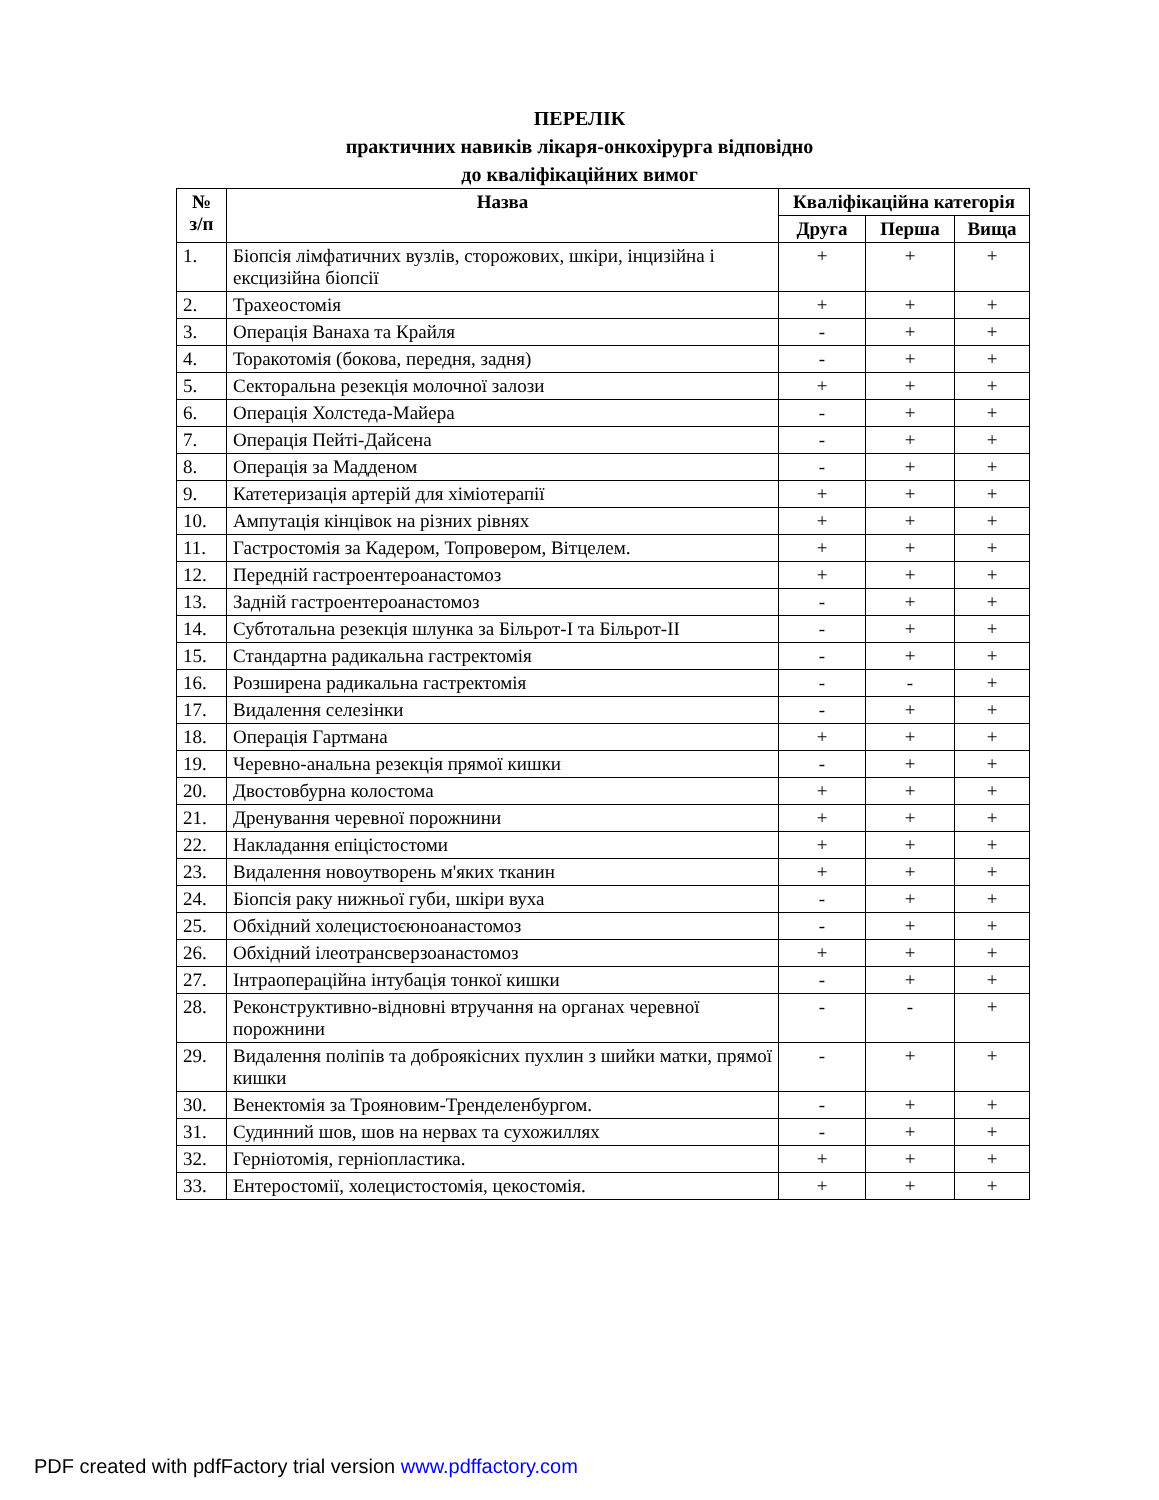ПЕРЕЛІК
практичних навиків лікаря-онкохірурга відповідно
до кваліфікаційних вимог
| № з/п | Назва | Кваліфікаційна категорія | | |
| --- | --- | --- | --- | --- |
| | | Друга | Перша | Вища |
| 1. | Біопсія лімфатичних вузлів, сторожових, шкіри, інцизійна і ексцизійна біопсії | + | + | + |
| 2. | Трахеостомія | + | + | + |
| 3. | Операція Ванаха та Крайля | - | + | + |
| 4. | Торакотомія (бокова, передня, задня) | - | + | + |
| 5. | Секторальна резекція молочної залози | + | + | + |
| 6. | Операція Холстеда-Майера | - | + | + |
| 7. | Операція Пейті-Дайсена | - | + | + |
| 8. | Операція за Мадденом | - | + | + |
| 9. | Катетеризація артерій для хіміотерапії | + | + | + |
| 10. | Ампутація кінцівок на різних рівнях | + | + | + |
| 11. | Гастростомія за Кадером, Топровером, Вітцелем. | + | + | + |
| 12. | Передній гастроентероанастомоз | + | + | + |
| 13. | Задній гастроентероанастомоз | - | + | + |
| 14. | Субтотальна резекція шлунка за Більрот-І та Більрот-ІІ | - | + | + |
| 15. | Стандартна радикальна гастректомія | - | + | + |
| 16. | Розширена радикальна гастректомія | - | - | + |
| 17. | Видалення селезінки | - | + | + |
| 18. | Операція Гартмана | + | + | + |
| 19. | Черевно-анальна резекція прямої кишки | - | + | + |
| 20. | Двостовбурна колостома | + | + | + |
| 21. | Дренування черевної порожнини | + | + | + |
| 22. | Накладання епіцістостоми | + | + | + |
| 23. | Видалення новоутворень м'яких тканин | + | + | + |
| 24. | Біопсія раку нижньої губи, шкіри вуха | - | + | + |
| 25. | Обхідний холецистоєюноанастомоз | - | + | + |
| 26. | Обхідний ілеотрансверзоанастомоз | + | + | + |
| 27. | Інтраопераційна інтубація тонкої кишки | - | + | + |
| 28. | Реконструктивно-відновні втручання на органах черевної порожнини | - | - | + |
| 29. | Видалення поліпів та доброякісних пухлин з шийки матки, прямої кишки | - | + | + |
| 30. | Венектомія за Трояновим-Тренделенбургом. | - | + | + |
| 31. | Судинний шов, шов на нервах та сухожиллях | - | + | + |
| 32. | Герніотомія, герніопластика. | + | + | + |
| 33. | Ентеростомії, холецистостомія, цекостомія. | + | + | + |
PDF created with pdfFactory trial version www.pdffactory.com